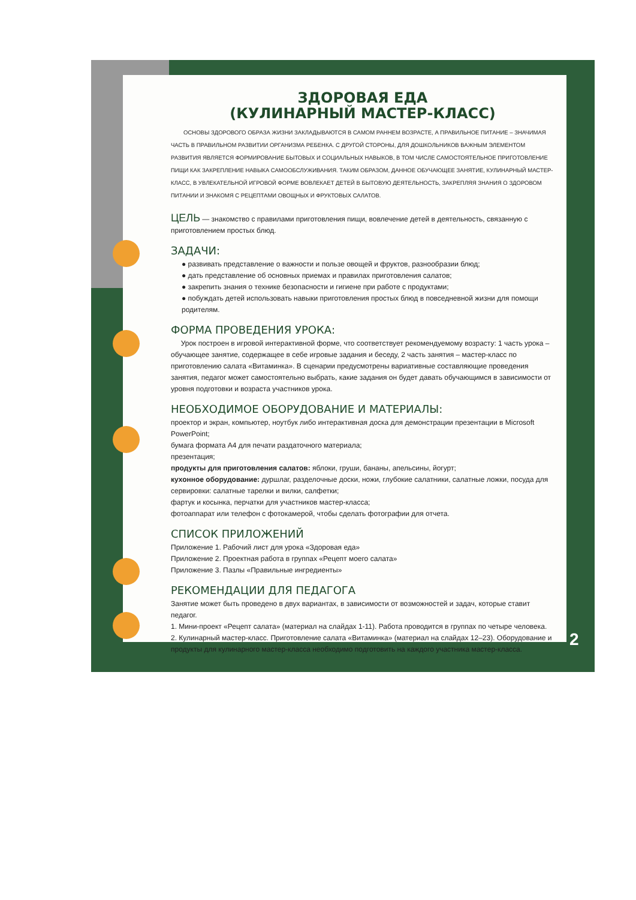ЗДОРОВАЯ ЕДА
(КУЛИНАРНЫЙ МАСТЕР-КЛАСС)
ОСНОВЫ ЗДОРОВОГО ОБРАЗА ЖИЗНИ ЗАКЛАДЫВАЮТСЯ В САМОМ РАННЕМ ВОЗРАСТЕ, А ПРАВИЛЬНОЕ ПИТАНИЕ – ЗНАЧИМАЯ ЧАСТЬ В ПРАВИЛЬНОМ РАЗВИТИИ ОРГАНИЗМА РЕБЕНКА. С ДРУГОЙ СТОРОНЫ, ДЛЯ ДОШКОЛЬНИКОВ ВАЖНЫМ ЭЛЕМЕНТОМ РАЗВИТИЯ ЯВЛЯЕТСЯ ФОРМИРОВАНИЕ БЫТОВЫХ И СОЦИАЛЬНЫХ НАВЫКОВ, В ТОМ ЧИСЛЕ САМОСТОЯТЕЛЬНОЕ ПРИГОТОВЛЕНИЕ ПИЩИ КАК ЗАКРЕПЛЕНИЕ НАВЫКА САМООБСЛУЖИВАНИЯ. ТАКИМ ОБРАЗОМ, ДАННОЕ ОБУЧАЮЩЕЕ ЗАНЯТИЕ, КУЛИНАРНЫЙ МАСТЕР-КЛАСС, В УВЛЕКАТЕЛЬНОЙ ИГРОВОЙ ФОРМЕ ВОВЛЕКАЕТ ДЕТЕЙ В БЫТОВУЮ ДЕЯТЕЛЬНОСТЬ, ЗАКРЕПЛЯЯ ЗНАНИЯ О ЗДОРОВОМ ПИТАНИИ И ЗНАКОМЯ С РЕЦЕПТАМИ ОВОЩНЫХ И ФРУКТОВЫХ САЛАТОВ.
ЦЕЛЬ — знакомство с правилами приготовления пищи, вовлечение детей в деятельность, связанную с приготовлением простых блюд.
ЗАДАЧИ:
● развивать представление о важности и пользе овощей и фруктов, разнообразии блюд;
● дать представление об основных приемах и правилах приготовления салатов;
● закрепить знания о технике безопасности и гигиене при работе с продуктами;
● побуждать детей использовать навыки приготовления простых блюд в повседневной жизни для помощи родителям.
ФОРМА ПРОВЕДЕНИЯ УРОКА:
Урок построен в игровой интерактивной форме, что соответствует рекомендуемому возрасту: 1 часть урока – обучающее занятие, содержащее в себе игровые задания и беседу, 2 часть занятия – мастер-класс по приготовлению салата «Витаминка». В сценарии предусмотрены вариативные составляющие проведения занятия, педагог может самостоятельно выбрать, какие задания он будет давать обучающимся в зависимости от уровня подготовки и возраста участников урока.
НЕОБХОДИМОЕ ОБОРУДОВАНИЕ И МАТЕРИАЛЫ:
проектор и экран, компьютер, ноутбук либо интерактивная доска для демонстрации презентации в Microsoft PowerPoint;
бумага формата А4 для печати раздаточного материала;
презентация;
продукты для приготовления салатов: яблоки, груши, бананы, апельсины, йогурт;
кухонное оборудование: дуршлаг, разделочные доски, ножи, глубокие салатники, салатные ложки, посуда для сервировки: салатные тарелки и вилки, салфетки;
фартук и косынка, перчатки для участников мастер-класса;
фотоаппарат или телефон с фотокамерой, чтобы сделать фотографии для отчета.
СПИСОК ПРИЛОЖЕНИЙ
Приложение 1. Рабочий лист для урока «Здоровая еда»
Приложение 2. Проектная работа в группах «Рецепт моего салата»
Приложение 3. Пазлы «Правильные ингредиенты»
РЕКОМЕНДАЦИИ ДЛЯ ПЕДАГОГА
Занятие может быть проведено в двух вариантах, в зависимости от возможностей и задач, которые ставит педагог.
1. Мини-проект «Рецепт салата» (материал на слайдах 1-11). Работа проводится в группах по четыре человека.
2. Кулинарный мастер-класс. Приготовление салата «Витаминка» (материал на слайдах 12–23). Оборудование и продукты для кулинарного мастер-класса необходимо подготовить на каждого участника мастер-класса.
2